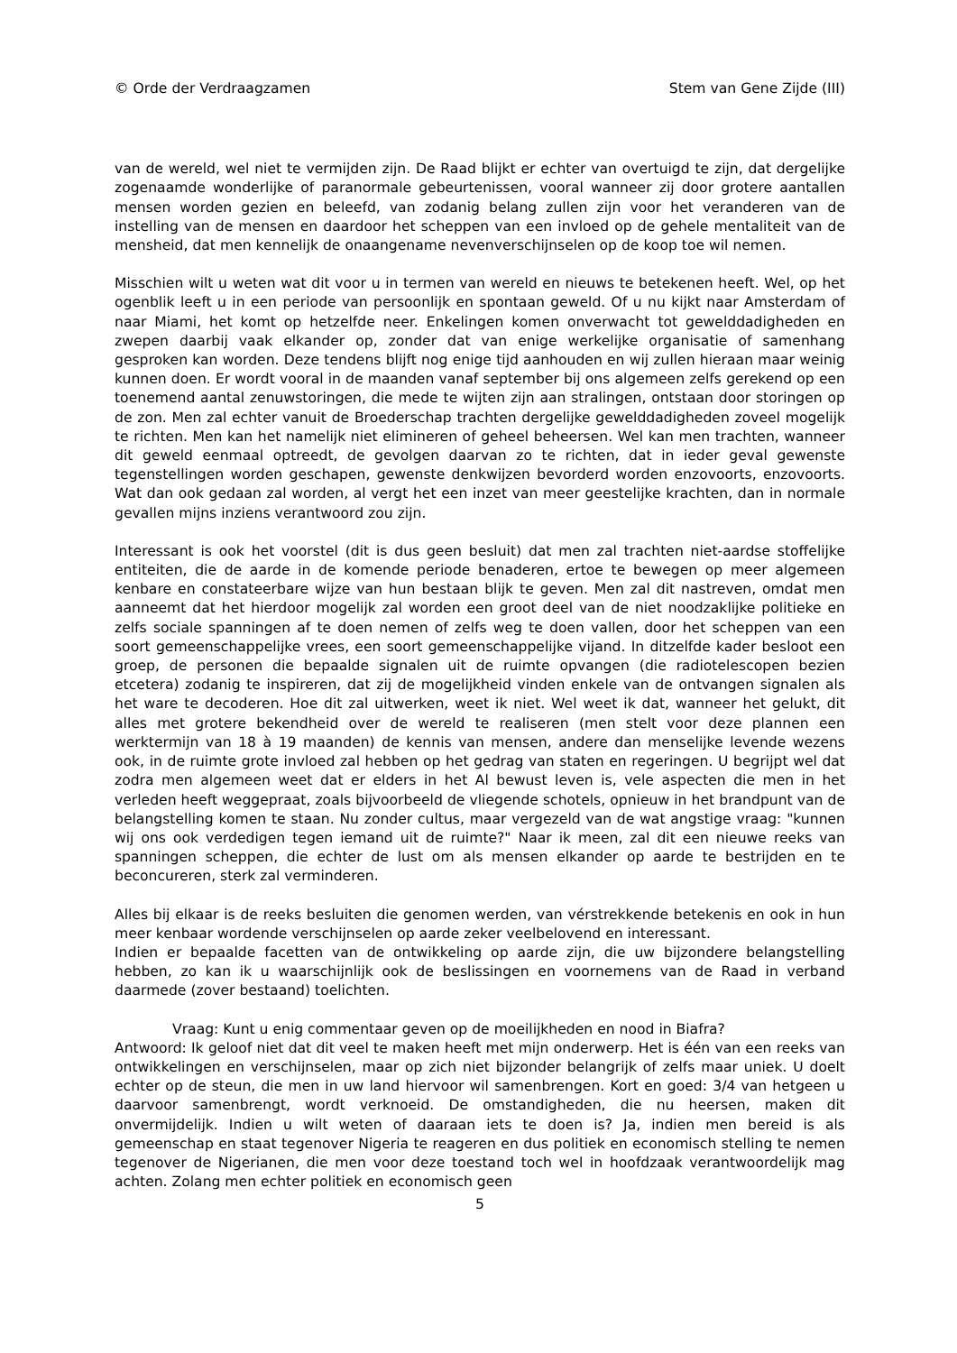© Orde der Verdraagzamen Stem van Gene Zijde (III)
van de wereld, wel niet te vermijden zijn. De Raad blijkt er echter van overtuigd te zijn, dat dergelijke zogenaamde wonderlijke of paranormale gebeurtenissen, vooral wanneer zij door grotere aantallen mensen worden gezien en beleefd, van zodanig belang zullen zijn voor het veranderen van de instelling van de mensen en daardoor het scheppen van een invloed op de gehele mentaliteit van de mensheid, dat men kennelijk de onaangename nevenverschijnselen op de koop toe wil nemen.
Misschien wilt u weten wat dit voor u in termen van wereld en nieuws te betekenen heeft. Wel, op het ogenblik leeft u in een periode van persoonlijk en spontaan geweld. Of u nu kijkt naar Amsterdam of naar Miami, het komt op hetzelfde neer. Enkelingen komen onverwacht tot gewelddadigheden en zwepen daarbij vaak elkander op, zonder dat van enige werkelijke organisatie of samenhang gesproken kan worden. Deze tendens blijft nog enige tijd aanhouden en wij zullen hieraan maar weinig kunnen doen. Er wordt vooral in de maanden vanaf september bij ons algemeen zelfs gerekend op een toenemend aantal zenuwstoringen, die mede te wijten zijn aan stralingen, ontstaan door storingen op de zon. Men zal echter vanuit de Broederschap trachten dergelijke gewelddadigheden zoveel mogelijk te richten. Men kan het namelijk niet elimineren of geheel beheersen. Wel kan men trachten, wanneer dit geweld eenmaal optreedt, de gevolgen daarvan zo te richten, dat in ieder geval gewenste tegenstellingen worden geschapen, gewenste denkwijzen bevorderd worden enzovoorts, enzovoorts. Wat dan ook gedaan zal worden, al vergt het een inzet van meer geestelijke krachten, dan in normale gevallen mijns inziens verantwoord zou zijn.
Interessant is ook het voorstel (dit is dus geen besluit) dat men zal trachten niet-aardse stoffelijke entiteiten, die de aarde in de komende periode benaderen, ertoe te bewegen op meer algemeen kenbare en constateerbare wijze van hun bestaan blijk te geven. Men zal dit nastreven, omdat men aanneemt dat het hierdoor mogelijk zal worden een groot deel van de niet noodzaklijke politieke en zelfs sociale spanningen af te doen nemen of zelfs weg te doen vallen, door het scheppen van een soort gemeenschappelijke vrees, een soort gemeenschappelijke vijand. In ditzelfde kader besloot een groep, de personen die bepaalde signalen uit de ruimte opvangen (die radiotelescopen bezien etcetera) zodanig te inspireren, dat zij de mogelijkheid vinden enkele van de ontvangen signalen als het ware te decoderen. Hoe dit zal uitwerken, weet ik niet. Wel weet ik dat, wanneer het gelukt, dit alles met grotere bekendheid over de wereld te realiseren (men stelt voor deze plannen een werktermijn van 18 à 19 maanden) de kennis van mensen, andere dan menselijke levende wezens ook, in de ruimte grote invloed zal hebben op het gedrag van staten en regeringen. U begrijpt wel dat zodra men algemeen weet dat er elders in het Al bewust leven is, vele aspecten die men in het verleden heeft weggepraat, zoals bijvoorbeeld de vliegende schotels, opnieuw in het brandpunt van de belangstelling komen te staan. Nu zonder cultus, maar vergezeld van de wat angstige vraag: "kunnen wij ons ook verdedigen tegen iemand uit de ruimte?" Naar ik meen, zal dit een nieuwe reeks van spanningen scheppen, die echter de lust om als mensen elkander op aarde te bestrijden en te beconcureren, sterk zal verminderen.
Alles bij elkaar is de reeks besluiten die genomen werden, van vérstrekkende betekenis en ook in hun meer kenbaar wordende verschijnselen op aarde zeker veelbelovend en interessant.
Indien er bepaalde facetten van de ontwikkeling op aarde zijn, die uw bijzondere belangstelling hebben, zo kan ik u waarschijnlijk ook de beslissingen en voornemens van de Raad in verband daarmede (zover bestaand) toelichten.
Vraag: Kunt u enig commentaar geven op de moeilijkheden en nood in Biafra?
Antwoord: Ik geloof niet dat dit veel te maken heeft met mijn onderwerp. Het is één van een reeks van ontwikkelingen en verschijnselen, maar op zich niet bijzonder belangrijk of zelfs maar uniek. U doelt echter op de steun, die men in uw land hiervoor wil samenbrengen. Kort en goed: 3/4 van hetgeen u daarvoor samenbrengt, wordt verknoeid. De omstandigheden, die nu heersen, maken dit onvermijdelijk. Indien u wilt weten of daaraan iets te doen is? Ja, indien men bereid is als gemeenschap en staat tegenover Nigeria te reageren en dus politiek en economisch stelling te nemen tegenover de Nigerianen, die men voor deze toestand toch wel in hoofdzaak verantwoordelijk mag achten. Zolang men echter politiek en economisch geen
5